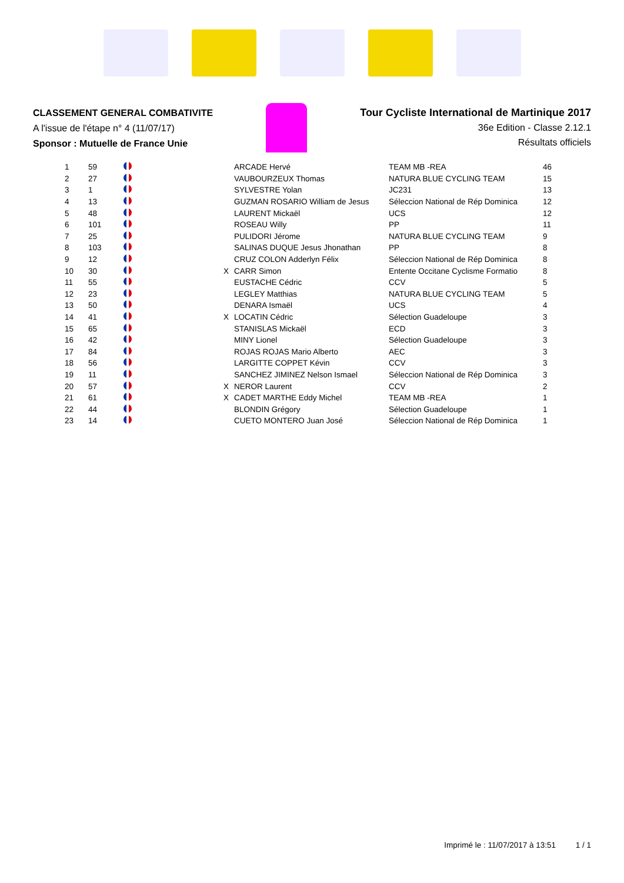CLASSEMENT GENERAL COMBATIVITE
A l'issue de l'étape n° 4 (11/07/17)
Sponsor : Mutuelle de France Unie
Tour Cycliste International de Martinique 2017
36e Edition - Classe 2.12.1
Résultats officiels
| 1 | 59 | | | ARCADE Hervé | TEAM MB -REA | 46 |
| 2 | 27 | | | VAUBOURZEUX Thomas | NATURA BLUE CYCLING TEAM | 15 |
| 3 | 1 | | | SYLVESTRE Yolan | JC231 | 13 |
| 4 | 13 | | | GUZMAN ROSARIO William de Jesus | Séleccion National de Rép Dominica | 12 |
| 5 | 48 | | | LAURENT Mickaël | UCS | 12 |
| 6 | 101 | | | ROSEAU Willy | PP | 11 |
| 7 | 25 | | | PULIDORI Jérome | NATURA BLUE CYCLING TEAM | 9 |
| 8 | 103 | | | SALINAS DUQUE Jesus Jhonathan | PP | 8 |
| 9 | 12 | | | CRUZ COLON Adderlyn Félix | Séleccion National de Rép Dominica | 8 |
| 10 | 30 | | X | CARR Simon | Entente Occitane Cyclisme Formatio | 8 |
| 11 | 55 | | | EUSTACHE Cédric | CCV | 5 |
| 12 | 23 | | | LEGLEY Matthias | NATURA BLUE CYCLING TEAM | 5 |
| 13 | 50 | | | DENARA Ismaël | UCS | 4 |
| 14 | 41 | | X | LOCATIN Cédric | Sélection Guadeloupe | 3 |
| 15 | 65 | | | STANISLAS Mickaël | ECD | 3 |
| 16 | 42 | | | MINY Lionel | Sélection Guadeloupe | 3 |
| 17 | 84 | | | ROJAS ROJAS Mario Alberto | AEC | 3 |
| 18 | 56 | | | LARGITTE COPPET Kévin | CCV | 3 |
| 19 | 11 | | | SANCHEZ JIMINEZ Nelson Ismael | Séleccion National de Rép Dominica | 3 |
| 20 | 57 | | X | NEROR Laurent | CCV | 2 |
| 21 | 61 | | X | CADET MARTHE Eddy Michel | TEAM MB -REA | 1 |
| 22 | 44 | | | BLONDIN Grégory | Sélection Guadeloupe | 1 |
| 23 | 14 | | | CUETO MONTERO Juan José | Séleccion National de Rép Dominica | 1 |
Imprimé le : 11/07/2017 à 13:51 1 / 1